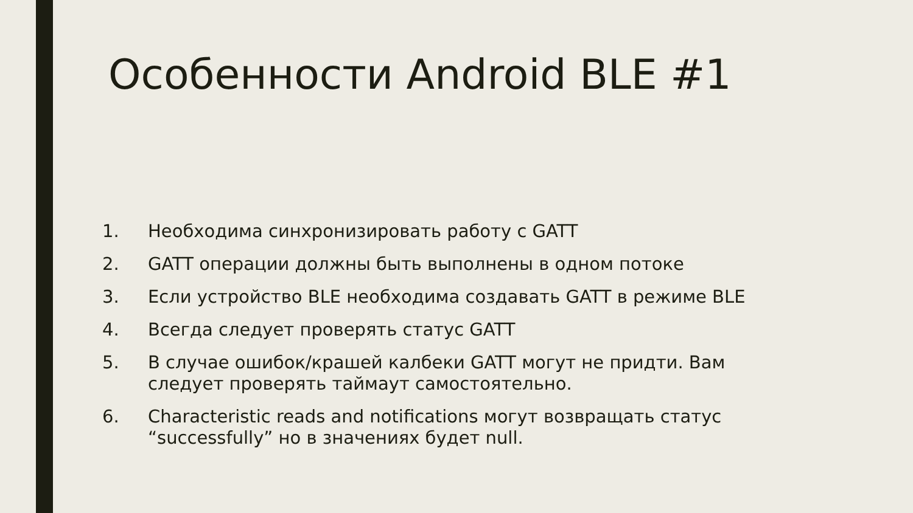Особенности Android BLE #1
1. Необходима синхронизировать работу с GATT
2. GATT операции должны быть выполнены в одном потоке
3. Если устройство BLE необходима создавать GATT в режиме BLE
4. Всегда следует проверять статус GATT
5. В случае ошибок/крашей калбеки GATT могут не придти. Вам следует проверять таймаут самостоятельно.
6. Characteristic reads and notifications могут возвращать статус “successfully” но в значениях будет null.